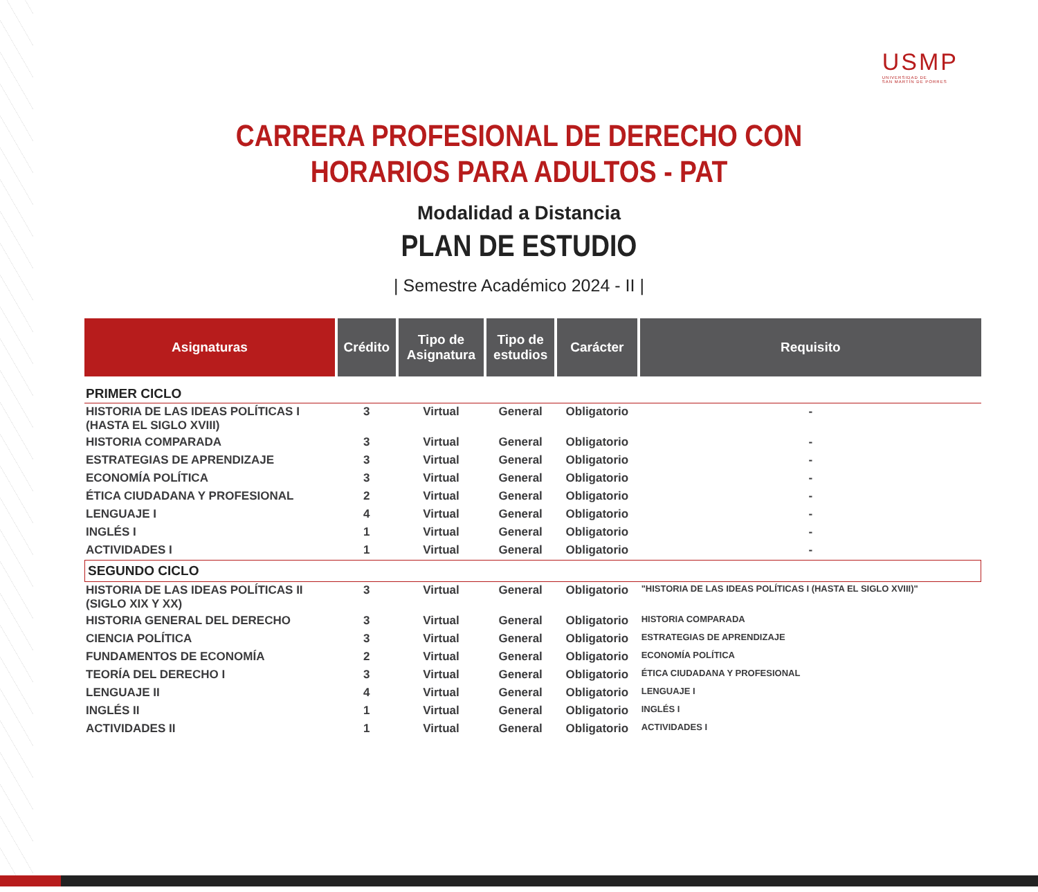USMP
UNIVERSIDAD DE
SAN MARTÍN DE PORRES
CARRERA PROFESIONAL DE DERECHO CON
HORARIOS PARA ADULTOS - PAT
Modalidad a Distancia
PLAN DE ESTUDIO
| Semestre Académico 2024 - II |
| Asignaturas | Crédito | Tipo de Asignatura | Tipo de estudios | Carácter | Requisito |
| --- | --- | --- | --- | --- | --- |
| PRIMER CICLO | | | | | |
| HISTORIA DE LAS IDEAS POLÍTICAS I (HASTA EL SIGLO XVIII) | 3 | Virtual | General | Obligatorio | - |
| HISTORIA COMPARADA | 3 | Virtual | General | Obligatorio | - |
| ESTRATEGIAS DE APRENDIZAJE | 3 | Virtual | General | Obligatorio | - |
| ECONOMÍA POLÍTICA | 3 | Virtual | General | Obligatorio | - |
| ÉTICA CIUDADANA Y PROFESIONAL | 2 | Virtual | General | Obligatorio | - |
| LENGUAJE I | 4 | Virtual | General | Obligatorio | - |
| INGLÉS I | 1 | Virtual | General | Obligatorio | - |
| ACTIVIDADES I | 1 | Virtual | General | Obligatorio | - |
| SEGUNDO CICLO | | | | | |
| HISTORIA DE LAS IDEAS POLÍTICAS II (SIGLO XIX Y XX) | 3 | Virtual | General | Obligatorio | "HISTORIA DE LAS IDEAS POLÍTICAS I (HASTA EL SIGLO XVIII)" |
| HISTORIA GENERAL DEL DERECHO | 3 | Virtual | General | Obligatorio | HISTORIA COMPARADA |
| CIENCIA POLÍTICA | 3 | Virtual | General | Obligatorio | ESTRATEGIAS DE APRENDIZAJE |
| FUNDAMENTOS DE ECONOMÍA | 2 | Virtual | General | Obligatorio | ECONOMÍA POLÍTICA |
| TEORÍA DEL DERECHO I | 3 | Virtual | General | Obligatorio | ÉTICA CIUDADANA Y PROFESIONAL |
| LENGUAJE II | 4 | Virtual | General | Obligatorio | LENGUAJE I |
| INGLÉS II | 1 | Virtual | General | Obligatorio | INGLÉS I |
| ACTIVIDADES II | 1 | Virtual | General | Obligatorio | ACTIVIDADES I |